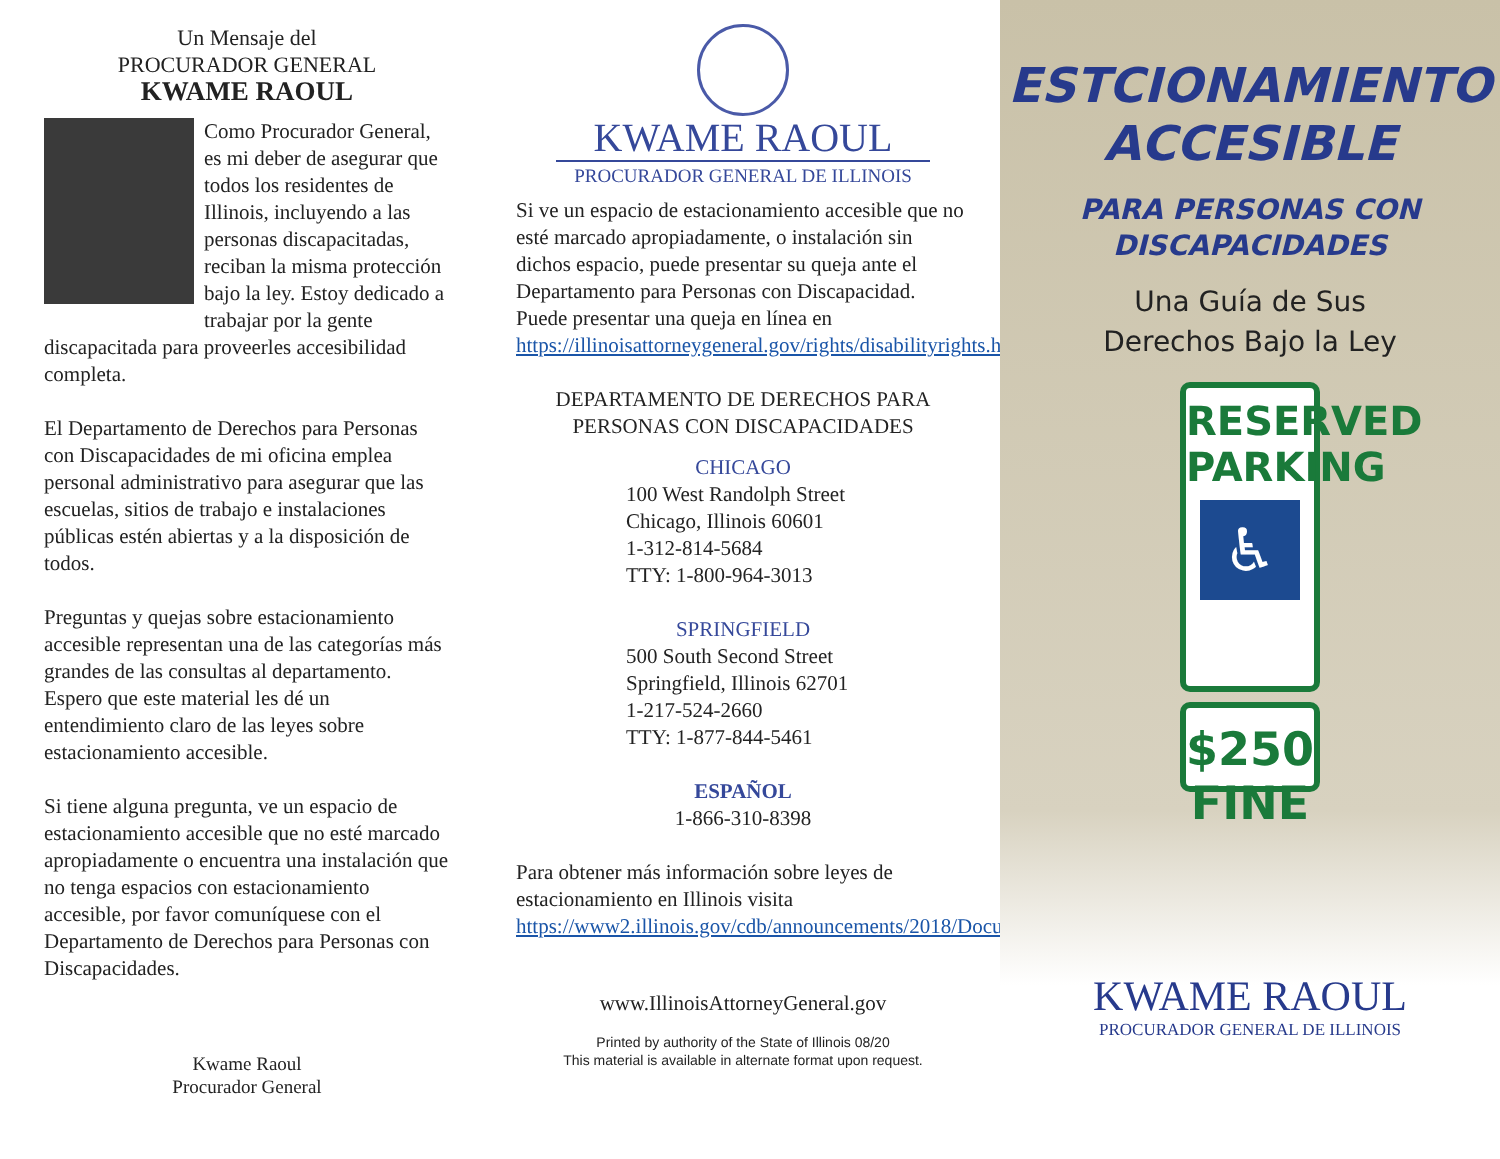Un Mensaje del
PROCURADOR GENERAL
KWAME RAOUL
Como Procurador General, es mi deber de asegurar que todos los residentes de Illinois, incluyendo a las personas discapacitadas, reciban la misma protección bajo la ley. Estoy dedicado a trabajar por la gente discapacitada para proveerles accesibilidad completa.
El Departamento de Derechos para Personas con Discapacidades de mi oficina emplea personal administrativo para asegurar que las escuelas, sitios de trabajo e instalaciones públicas estén abiertas y a la disposición de todos.
Preguntas y quejas sobre estacionamiento accesible representan una de las categorías más grandes de las consultas al departamento. Espero que este material les dé un entendimiento claro de las leyes sobre estacionamiento accesible.
Si tiene alguna pregunta, ve un espacio de estacionamiento accesible que no esté marcado apropiadamente o encuentra una instalación que no tenga espacios con estacionamiento accesible, por favor comuníquese con el Departamento de Derechos para Personas con Discapacidades.
Kwame Raoul
Procurador General
KWAME RAOUL
PROCURADOR GENERAL DE ILLINOIS
Si ve un espacio de estacionamiento accesible que no esté marcado apropiadamente, o instalación sin dichos espacio, puede presentar su queja ante el Departamento para Personas con Discapacidad. Puede presentar una queja en línea en https://illinoisattorneygeneral.gov/rights/disabilityrights.html.
DEPARTAMENTO DE DERECHOS PARA
PERSONAS CON DISCAPACIDADES
CHICAGO
100 West Randolph Street
Chicago, Illinois 60601
1-312-814-5684
TTY: 1-800-964-3013
SPRINGFIELD
500 South Second Street
Springfield, Illinois 62701
1-217-524-2660
TTY: 1-877-844-5461
ESPAÑOL
1-866-310-8398
Para obtener más información sobre leyes de estacionamiento en Illinois visita https://www2.illinois.gov/cdb/announcements/2018/Documents/Register%20Page.pdf
www.IllinoisAttorneyGeneral.gov
Printed by authority of the State of Illinois 08/20
This material is available in alternate format upon request.
ESTCIONAMIENTO
ACCESIBLE
PARA PERSONAS CON
DISCAPACIDADES
Una Guía de Sus
Derechos Bajo la Ley
RESERVED
PARKING
♿
$250 FINE
KWAME RAOUL
PROCURADOR GENERAL DE ILLINOIS